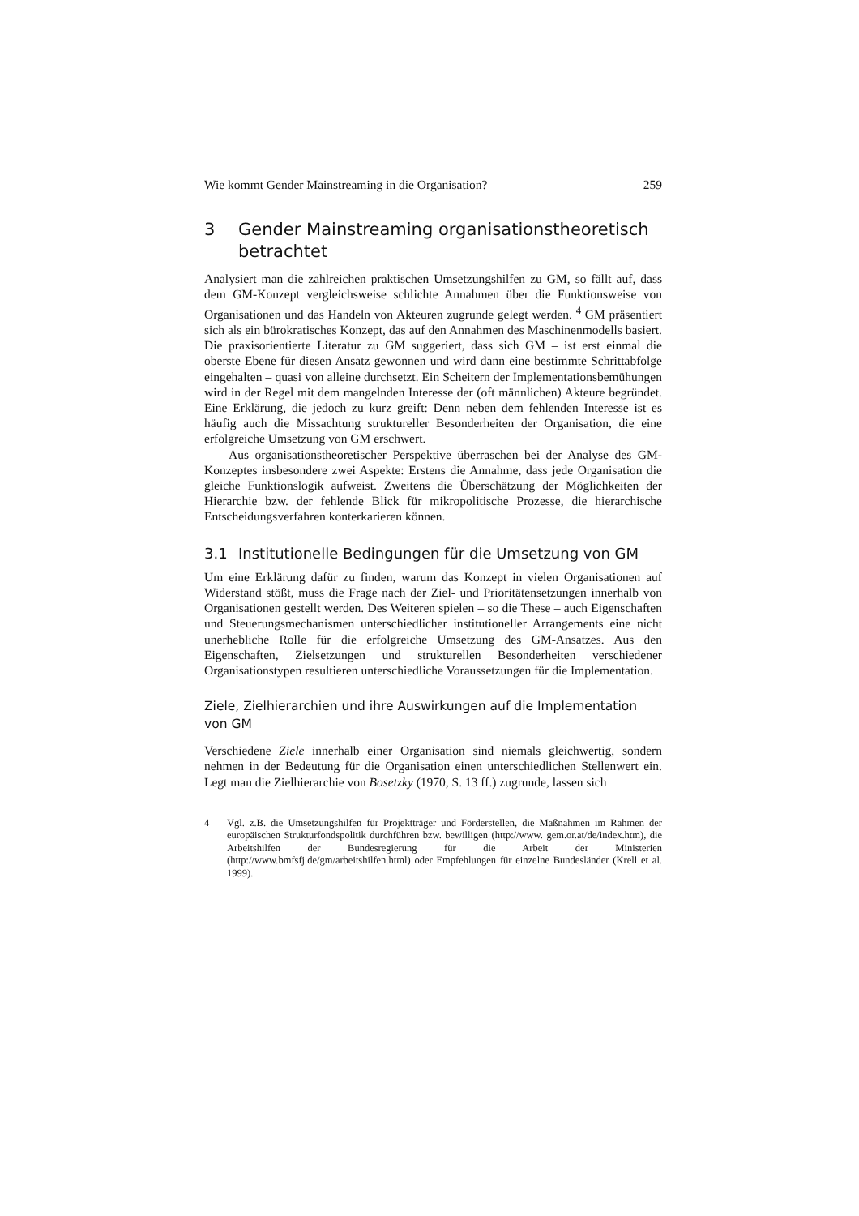Wie kommt Gender Mainstreaming in die Organisation? 259
3 Gender Mainstreaming organisationstheoretisch betrachtet
Analysiert man die zahlreichen praktischen Umsetzungshilfen zu GM, so fällt auf, dass dem GM-Konzept vergleichsweise schlichte Annahmen über die Funktionsweise von Organisationen und das Handeln von Akteuren zugrunde gelegt werden. <sup>4</sup> GM präsentiert sich als ein bürokratisches Konzept, das auf den Annahmen des Maschinenmodells basiert. Die praxisorientierte Literatur zu GM suggeriert, dass sich GM – ist erst einmal die oberste Ebene für diesen Ansatz gewonnen und wird dann eine bestimmte Schrittabfolge eingehalten – quasi von alleine durchsetzt. Ein Scheitern der Implementationsbemühungen wird in der Regel mit dem mangelnden Interesse der (oft männlichen) Akteure begründet. Eine Erklärung, die jedoch zu kurz greift: Denn neben dem fehlenden Interesse ist es häufig auch die Missachtung struktureller Besonderheiten der Organisation, die eine erfolgreiche Umsetzung von GM erschwert.
Aus organisationstheoretischer Perspektive überraschen bei der Analyse des GM-Konzeptes insbesondere zwei Aspekte: Erstens die Annahme, dass jede Organisation die gleiche Funktionslogik aufweist. Zweitens die Überschätzung der Möglichkeiten der Hierarchie bzw. der fehlende Blick für mikropolitische Prozesse, die hierarchische Entscheidungsverfahren konterkarieren können.
3.1 Institutionelle Bedingungen für die Umsetzung von GM
Um eine Erklärung dafür zu finden, warum das Konzept in vielen Organisationen auf Widerstand stößt, muss die Frage nach der Ziel- und Prioritätensetzungen innerhalb von Organisationen gestellt werden. Des Weiteren spielen – so die These – auch Eigenschaften und Steuerungsmechanismen unterschiedlicher institutioneller Arrangements eine nicht unerhebliche Rolle für die erfolgreiche Umsetzung des GM-Ansatzes. Aus den Eigenschaften, Zielsetzungen und strukturellen Besonderheiten verschiedener Organisationstypen resultieren unterschiedliche Voraussetzungen für die Implementation.
Ziele, Zielhierarchien und ihre Auswirkungen auf die Implementation von GM
Verschiedene Ziele innerhalb einer Organisation sind niemals gleichwertig, sondern nehmen in der Bedeutung für die Organisation einen unterschiedlichen Stellenwert ein. Legt man die Zielhierarchie von Bosetzky (1970, S. 13 ff.) zugrunde, lassen sich
4 Vgl. z.B. die Umsetzungshilfen für Projektträger und Förderstellen, die Maßnahmen im Rahmen der europäischen Strukturfondspolitik durchführen bzw. bewilligen (http://www. gem.or.at/de/index.htm), die Arbeitshilfen der Bundesregierung für die Arbeit der Ministerien (http://www.bmfsfj.de/gm/arbeitshilfen.html) oder Empfehlungen für einzelne Bundesländer (Krell et al. 1999).